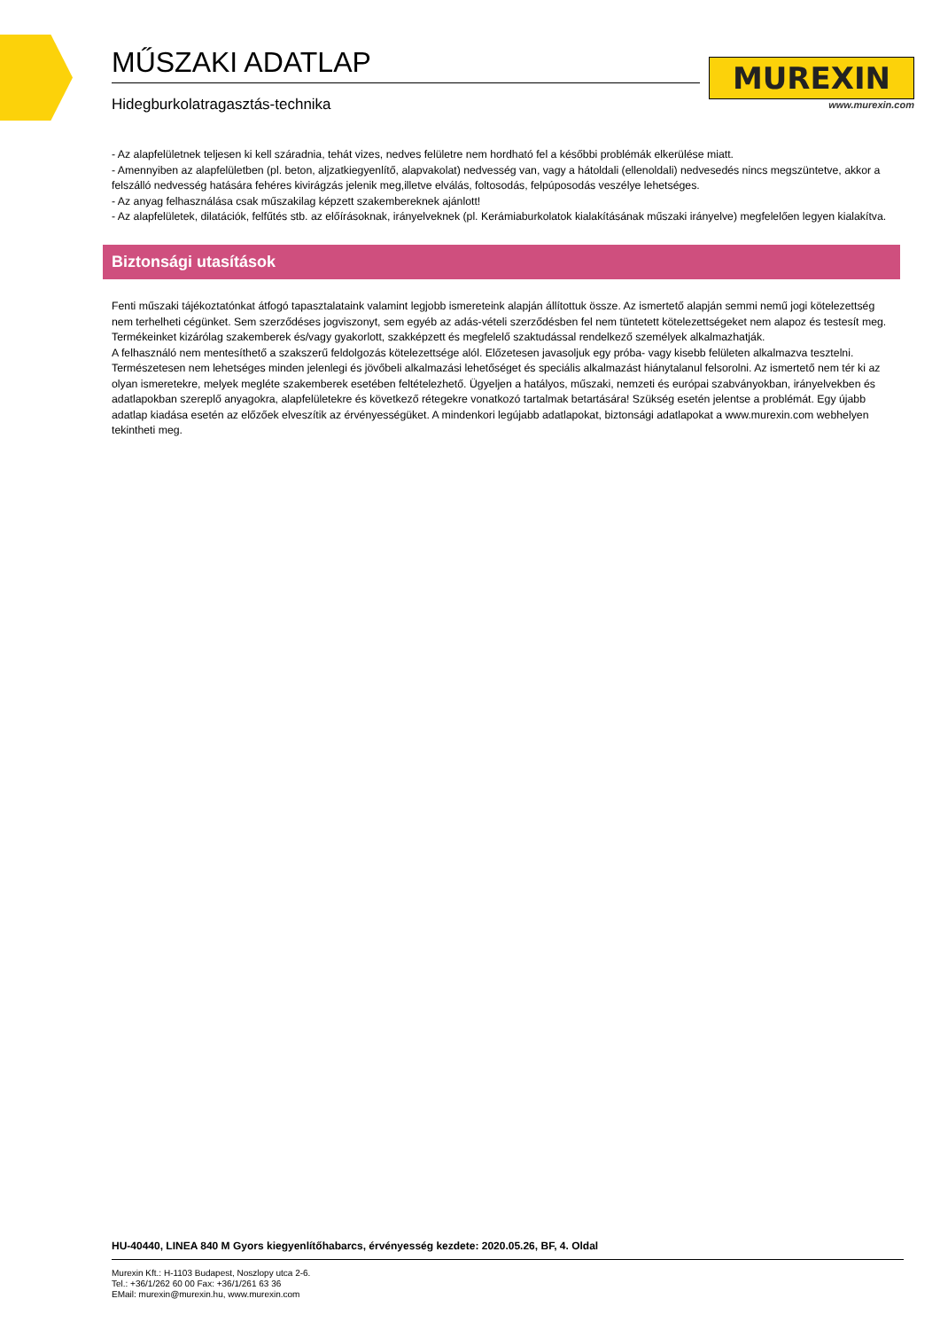MŰSZAKI ADATLAP
Hidegburkolatragasztás-technika
MUREXIN
www.murexin.com
- Az alapfelületnek teljesen ki kell száradnia, tehát vizes, nedves felületre nem hordható fel a későbbi problémák elkerülése miatt.
- Amennyiben az alapfelületben (pl. beton, aljzatkiegyenlítő, alapvakolat) nedvesség van, vagy a hátoldali (ellenoldali) nedvesedés nincs megszüntetve, akkor a felszálló nedvesség hatására fehéres kivirágzás jelenik meg,illetve elválás, foltosodás, felpúposodás veszélye lehetséges.
- Az anyag felhasználása csak műszakilag képzett szakembereknek ajánlott!
- Az alapfelületek, dilatációk, felfűtés stb. az előírásoknak, irányelveknek (pl. Kerámiaburkolatok kialakításának műszaki irányelve) megfelelően legyen kialakítva.
Biztonsági utasítások
Fenti műszaki tájékoztatónkat átfogó tapasztalataink valamint legjobb ismereteink alapján állítottuk össze. Az ismertető alapján semmi nemű jogi kötelezettség nem terhelheti cégünket. Sem szerződéses jogviszonyt, sem egyéb az adás-vételi szerződésben fel nem tüntetett kötelezettségeket nem alapoz és testesít meg.
Termékeinket kizárólag szakemberek és/vagy gyakorlott, szakképzett és megfelelő szaktudással rendelkező személyek alkalmazhatják.
A felhasználó nem mentesíthető a szakszerű feldolgozás kötelezettsége alól. Előzetesen javasoljuk egy próba- vagy kisebb felületen alkalmazva tesztelni. Természetesen nem lehetséges minden jelenlegi és jövőbeli alkalmazási lehetőséget és speciális alkalmazást hiánytalanul felsorolni. Az ismertető nem tér ki az olyan ismeretekre, melyek megléte szakemberek esetében feltételezhető. Ügyeljen a hatályos, műszaki, nemzeti és európai szabványokban, irányelvekben és adatlapokban szereplő anyagokra, alapfelületekre és következő rétegekre vonatkozó tartalmak betartására! Szükség esetén jelentse a problémát. Egy újabb adatlap kiadása esetén az előzőek elveszítik az érvényességüket. A mindenkori legújabb adatlapokat, biztonsági adatlapokat a www.murexin.com webhelyen tekintheti meg.
HU-40440, LINEA 840 M Gyors kiegyenlítőhabarcs, érvényesség kezdete: 2020.05.26, BF, 4. Oldal
Murexin Kft.: H-1103 Budapest, Noszlopy utca 2-6.
Tel.: +36/1/262 60 00 Fax: +36/1/261 63 36
EMail: murexin@murexin.hu, www.murexin.com